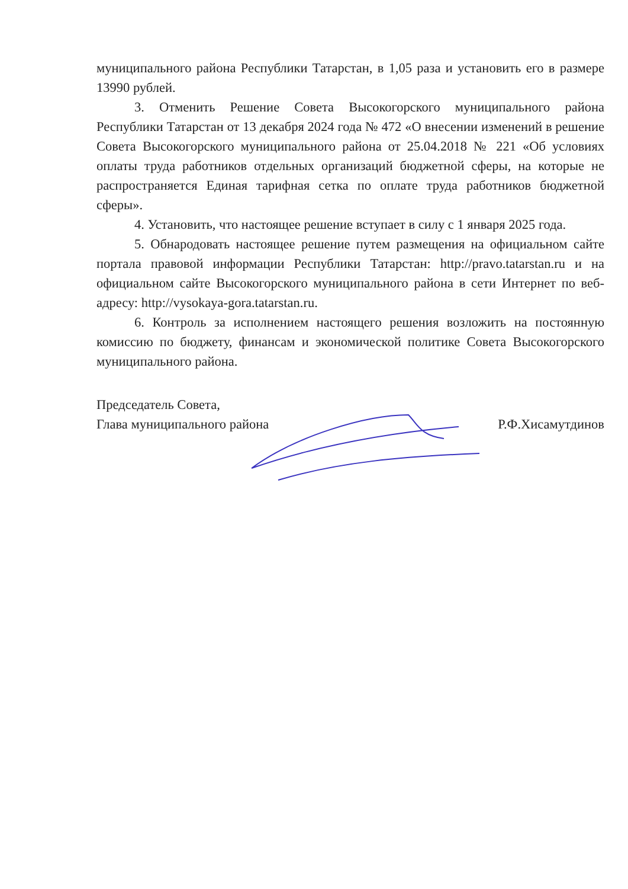муниципального района Республики Татарстан, в 1,05 раза и установить его в размере 13990 рублей.
3. Отменить Решение Совета Высокогорского муниципального района Республики Татарстан от 13 декабря 2024 года № 472 «О внесении изменений в решение Совета Высокогорского муниципального района от 25.04.2018 № 221 «Об условиях оплаты труда работников отдельных организаций бюджетной сферы, на которые не распространяется Единая тарифная сетка по оплате труда работников бюджетной сферы».
4. Установить, что настоящее решение вступает в силу с 1 января 2025 года.
5. Обнародовать настоящее решение путем размещения на официальном сайте портала правовой информации Республики Татарстан: http://pravo.tatarstan.ru и на официальном сайте Высокогорского муниципального района в сети Интернет по веб-адресу: http://vysokaya-gora.tatarstan.ru.
6. Контроль за исполнением настоящего решения возложить на постоянную комиссию по бюджету, финансам и экономической политике Совета Высокогорского муниципального района.
Председатель Совета,
Глава муниципального района
Р.Ф.Хисамутдинов